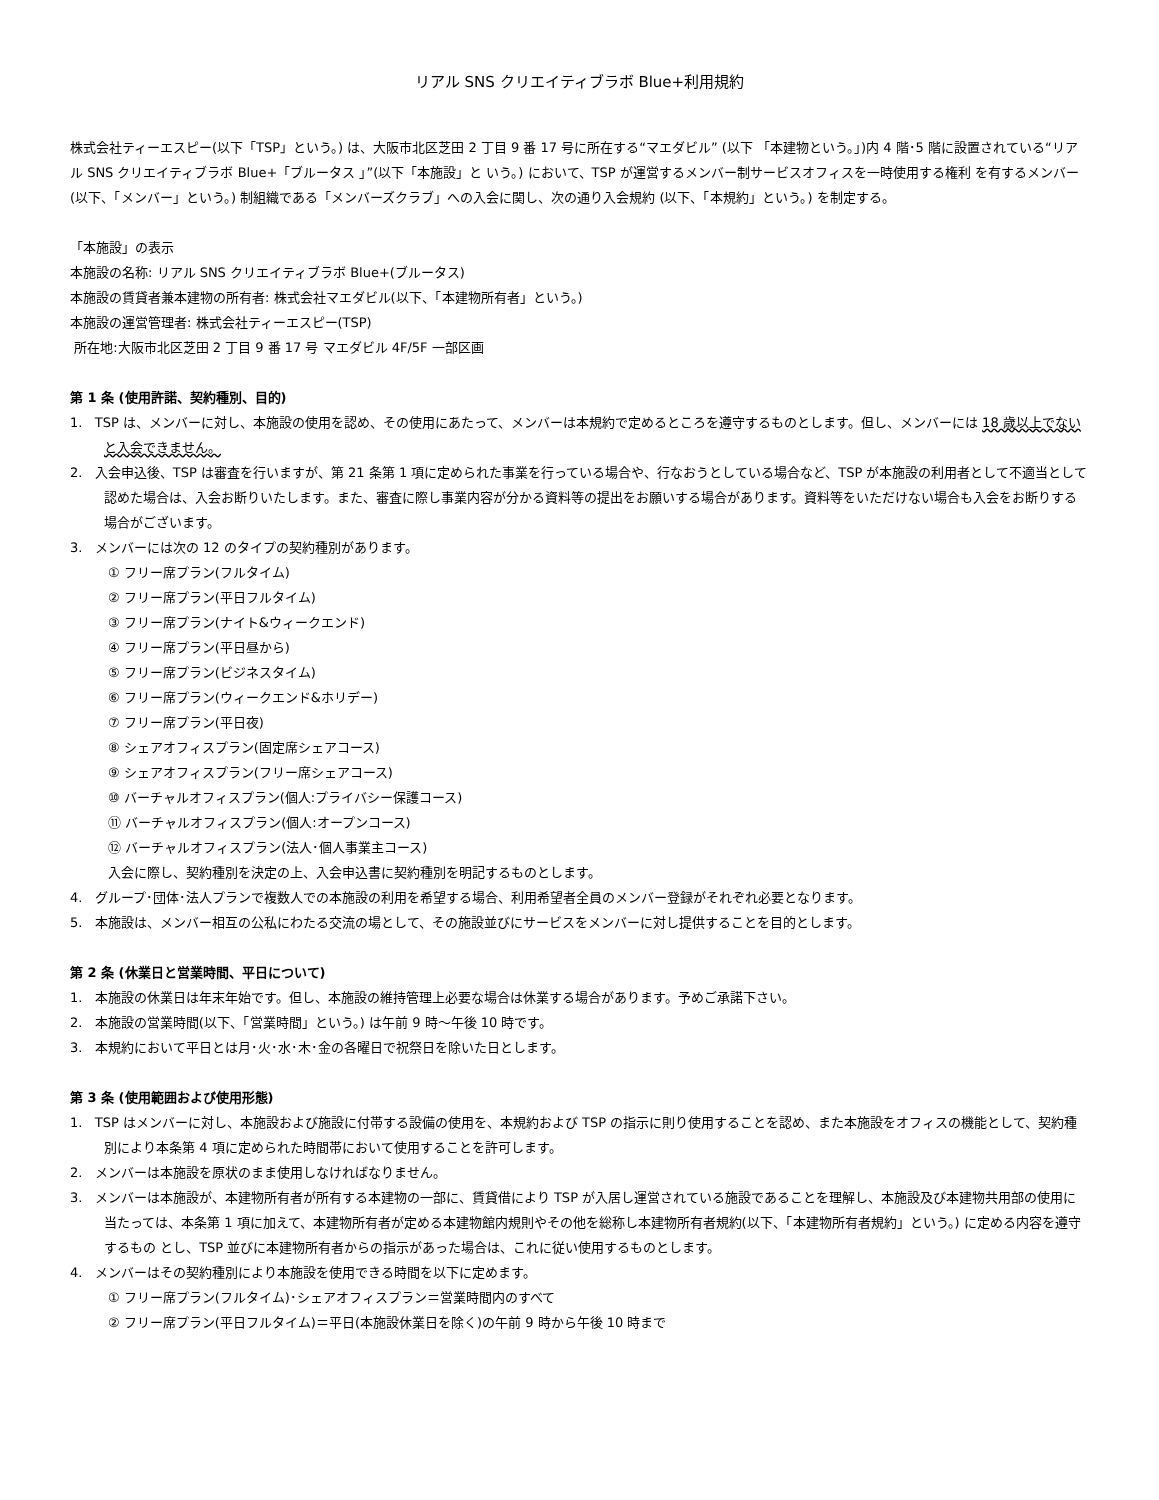リアル SNS クリエイティブラボ Blue+利用規約
株式会社ティーエスピー(以下「TSP」という。) は、大阪市北区芝田 2 丁目 9 番 17 号に所在する“マエダビル” (以下 「本建物という。」)内 4 階･5 階に設置されている“リアル SNS クリエイティブラボ Blue+「ブルータス 」”(以下「本施設」と いう。) において、TSP が運営するメンバー制サービスオフィスを一時使用する権利 を有するメンバー (以下、「メンバー」という。) 制組織である「メンバーズクラブ」への入会に関し、次の通り入会規約 (以下、「本規約」という。) を制定する。
「本施設」の表示
本施設の名称: リアル SNS クリエイティブラボ Blue+(ブルータス)
本施設の賃貸者兼本建物の所有者: 株式会社マエダビル(以下、「本建物所有者」という。)
本施設の運営管理者: 株式会社ティーエスピー(TSP)
所在地:大阪市北区芝田 2 丁目 9 番 17 号 マエダビル 4F/5F 一部区画
第 1 条 (使用許諾、契約種別、目的)
1. TSP は、メンバーに対し、本施設の使用を認め、その使用にあたって、メンバーは本規約で定めるところを遵守するものとします。但し、メンバーには 18 歳以上でないと入会できません。
2. 入会申込後、TSP は審査を行いますが、第 21 条第 1 項に定められた事業を行っている場合や、行なおうとしている場合など、TSP が本施設の利用者として不適当として認めた場合は、入会お断りいたします。また、審査に際し事業内容が分かる資料等の提出をお願いする場合があります。資料等をいただけない場合も入会をお断りする場合がございます。
3. メンバーには次の 12 のタイプの契約種別があります。
① フリー席プラン(フルタイム)
② フリー席プラン(平日フルタイム)
③ フリー席プラン(ナイト&ウィークエンド)
④ フリー席プラン(平日昼から)
⑤ フリー席プラン(ビジネスタイム)
⑥ フリー席プラン(ウィークエンド&ホリデー)
⑦ フリー席プラン(平日夜)
⑧ シェアオフィスプラン(固定席シェアコース)
⑨ シェアオフィスプラン(フリー席シェアコース)
⑩ バーチャルオフィスプラン(個人:プライバシー保護コース)
⑪ バーチャルオフィスプラン(個人:オープンコース)
⑫ バーチャルオフィスプラン(法人･個人事業主コース)
入会に際し、契約種別を決定の上、入会申込書に契約種別を明記するものとします。
4. グループ･団体･法人プランで複数人での本施設の利用を希望する場合、利用希望者全員のメンバー登録がそれぞれ必要となります。
5. 本施設は、メンバー相互の公私にわたる交流の場として、その施設並びにサービスをメンバーに対し提供することを目的とします。
第 2 条 (休業日と営業時間、平日について)
1. 本施設の休業日は年末年始です。但し、本施設の維持管理上必要な場合は休業する場合があります。予めご承諾下さい。
2. 本施設の営業時間(以下、「営業時間」という。) は午前 9 時～午後 10 時です。
3. 本規約において平日とは月･火･水･木･金の各曜日で祝祭日を除いた日とします。
第 3 条 (使用範囲および使用形態)
1. TSP はメンバーに対し、本施設および施設に付帯する設備の使用を、本規約および TSP の指示に則り使用することを認め、また本施設をオフィスの機能として、契約種別により本条第 4 項に定められた時間帯において使用することを許可します。
2. メンバーは本施設を原状のまま使用しなければなりません。
3. メンバーは本施設が、本建物所有者が所有する本建物の一部に、賃貸借により TSP が入居し運営されている施設であることを理解し、本施設及び本建物共用部の使用に当たっては、本条第 1 項に加えて、本建物所有者が定める本建物館内規則やその他を総称し本建物所有者規約(以下、「本建物所有者規約」という。) に定める内容を遵守するもの とし、TSP 並びに本建物所有者からの指示があった場合は、これに従い使用するものとします。
4. メンバーはその契約種別により本施設を使用できる時間を以下に定めます。
① フリー席プラン(フルタイム)･シェアオフィスプラン＝営業時間内のすべて
② フリー席プラン(平日フルタイム)＝平日(本施設休業日を除く)の午前 9 時から午後 10 時まで